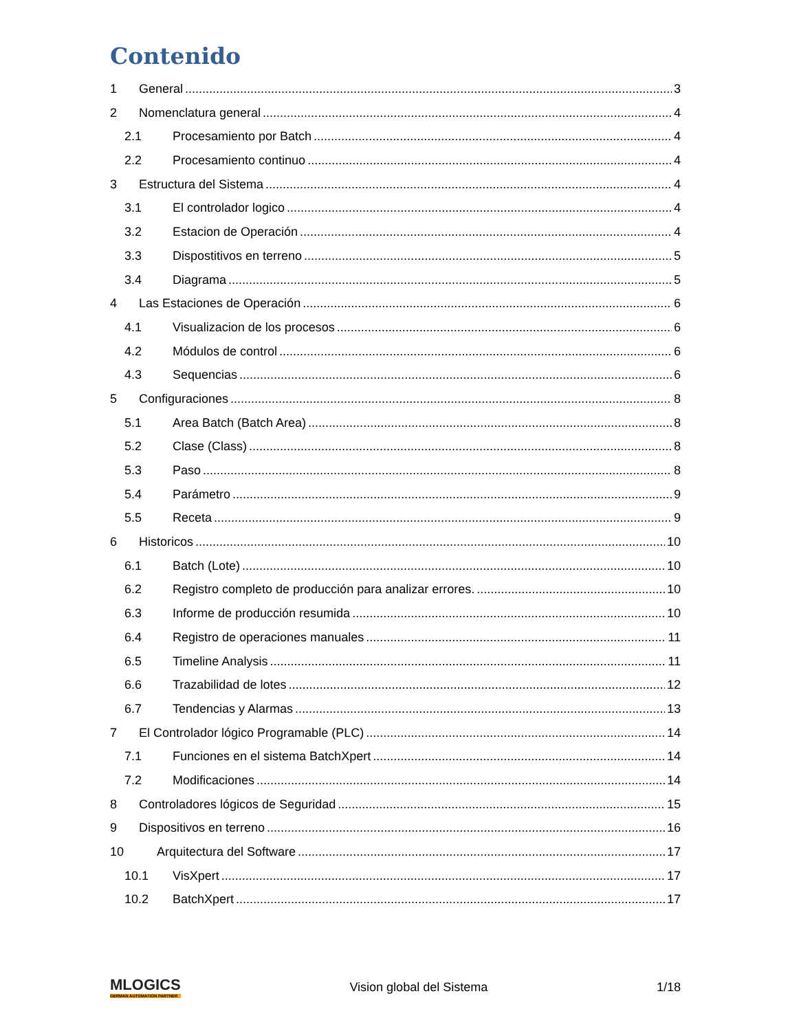Contenido
1 General 3
2 Nomenclatura general 4
2.1 Procesamiento por Batch 4
2.2 Procesamiento continuo 4
3 Estructura del Sistema 4
3.1 El controlador logico 4
3.2 Estacion de Operación 4
3.3 Dispostitivos en terreno 5
3.4 Diagrama 5
4 Las Estaciones de Operación 6
4.1 Visualizacion de los procesos 6
4.2 Módulos de control 6
4.3 Sequencias 6
5 Configuraciones 8
5.1 Area Batch (Batch Area) 8
5.2 Clase (Class) 8
5.3 Paso 8
5.4 Parámetro 9
5.5 Receta 9
6 Historicos 10
6.1 Batch (Lote) 10
6.2 Registro completo de producción para analizar errores. 10
6.3 Informe de producción resumida 10
6.4 Registro de operaciones manuales 11
6.5 Timeline Analysis 11
6.6 Trazabilidad de lotes 12
6.7 Tendencias y Alarmas 13
7 El Controlador lógico Programable (PLC) 14
7.1 Funciones en el sistema BatchXpert 14
7.2 Modificaciones 14
8 Controladores lógicos de Seguridad 15
9 Dispositivos en terreno 16
10 Arquitectura del Software 17
10.1 VisXpert 17
10.2 BatchXpert 17
MLOGICS
GERMAN AUTOMATION PARTNER
Vision global del Sistema 1/18